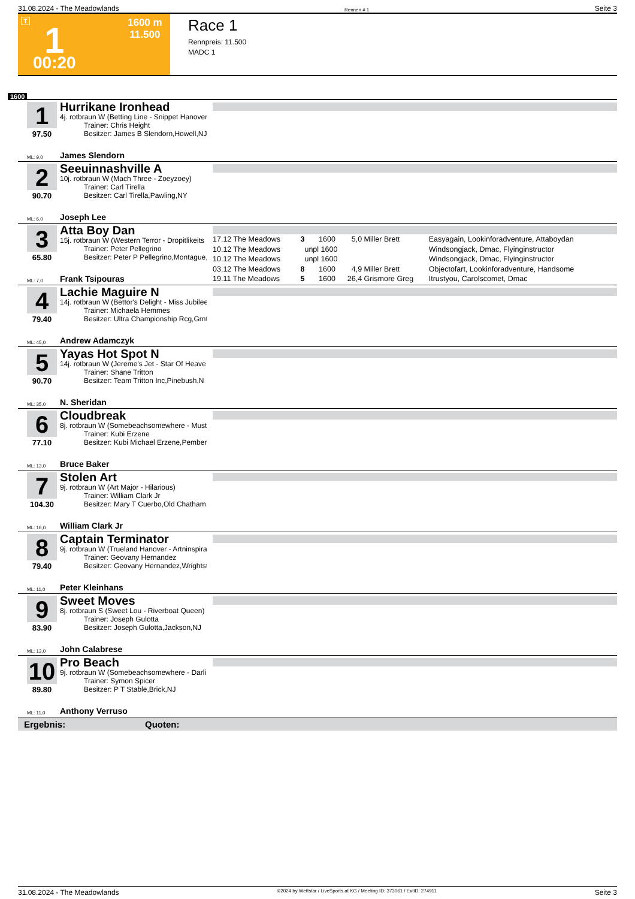31.08.2024 - The Meadowlands Rennen # 1 Seite 3
T 1 1600 m
11.500
00:20
Race 1
Rennpreis: 11.500
MADC 1
1600
1
97.50
Hurrikane Ironhead
4j. rotbraun W (Betting Line - Snippet Hanover
Trainer: Chris Height
Besitzer: James B Slendorn,Howell,NJ
ML: 9,0 James Slendorn
2
90.70
Seeuinnashville A
10j. rotbraun W (Mach Three - Zoeyzoey)
Trainer: Carl Tirella
Besitzer: Carl Tirella,Pawling,NY
ML: 6,0 Joseph Lee
3
65.80
Atta Boy Dan
15j. rotbraun W (Western Terror - Dropitlikeits
Trainer: Peter Pellegrino
Besitzer: Peter P Pellegrino,Montague,
| 17.12 The Meadows | 3 | 1600 | 5,0 | Miller Brett | Easyagain, Lookinforadventure, Attaboydan |
| 10.12 The Meadows | unpl | 1600 | | | Windsongjack, Dmac, Flyinginstructor |
| 10.12 The Meadows | unpl | 1600 | | | Windsongjack, Dmac, Flyinginstructor |
| 03.12 The Meadows | 8 | 1600 | 4,9 | Miller Brett | Objectofart, Lookinforadventure, Handsome |
| 19.11 The Meadows | 5 | 1600 | 26,4 | Grismore Greg | Itrustyou, Carolscomet, Dmac |
ML: 7,0 Frank Tsipouras
4
79.40
Lachie Maguire N
14j. rotbraun W (Bettor's Delight - Miss Jubilee
Trainer: Michaela Hemmes
Besitzer: Ultra Championship Rcg,Grnt
ML: 45,0 Andrew Adamczyk
5
90.70
Yayas Hot Spot N
14j. rotbraun W (Jereme's Jet - Star Of Heave
Trainer: Shane Tritton
Besitzer: Team Tritton Inc,Pinebush,N
ML: 35,0 N. Sheridan
6
77.10
Cloudbreak
8j. rotbraun W (Somebeachsomewhere - Must
Trainer: Kubi Erzene
Besitzer: Kubi Michael Erzene,Pembert
ML: 13,0 Bruce Baker
7
104.30
Stolen Art
9j. rotbraun W (Art Major - Hilarious)
Trainer: William Clark Jr
Besitzer: Mary T Cuerbo,Old Chatham,
ML: 16,0 William Clark Jr
8
79.40
Captain Terminator
9j. rotbraun W (Trueland Hanover - Artninspira
Trainer: Geovany Hernandez
Besitzer: Geovany Hernandez,Wrightst
ML: 11,0 Peter Kleinhans
9
83.90
Sweet Moves
8j. rotbraun S (Sweet Lou - Riverboat Queen)
Trainer: Joseph Gulotta
Besitzer: Joseph Gulotta,Jackson,NJ
ML: 13,0 John Calabrese
10
89.80
Pro Beach
9j. rotbraun W (Somebeachsomewhere - Darli
Trainer: Symon Spicer
Besitzer: P T Stable,Brick,NJ
ML: 11,0 Anthony Verruso
Ergebnis: Quoten:
31.08.2024 - The Meadowlands ©2024 by Wettstar / LiveSports.at KG / Meeting ID: 373061 / ExtID: 274911 Seite 3